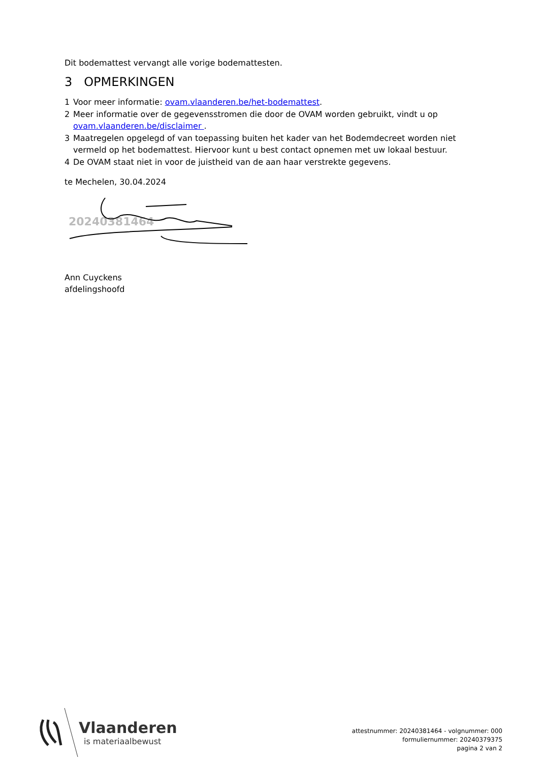Dit bodemattest vervangt alle vorige bodemattesten.
3 OPMERKINGEN
1 Voor meer informatie: ovam.vlaanderen.be/het-bodemattest.
2 Meer informatie over de gegevensstromen die door de OVAM worden gebruikt, vindt u op ovam.vlaanderen.be/disclaimer .
3 Maatregelen opgelegd of van toepassing buiten het kader van het Bodemdecreet worden niet vermeld op het bodemattest. Hiervoor kunt u best contact opnemen met uw lokaal bestuur.
4 De OVAM staat niet in voor de juistheid van de aan haar verstrekte gegevens.
te Mechelen, 30.04.2024
20240381464
Ann Cuyckens
afdelingshoofd
Vlaanderen
is materiaalbewust
attestnummer: 20240381464 - volgnummer: 000
formuliernummer: 20240379375
pagina 2 van 2